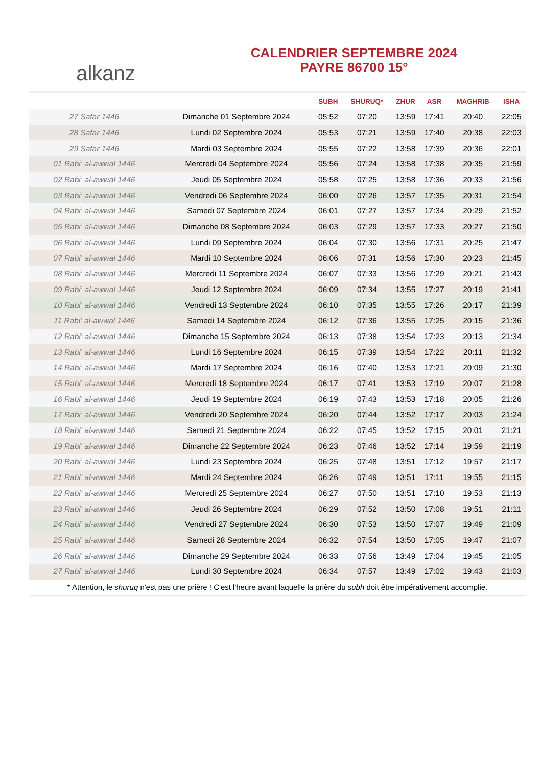alkanz
CALENDRIER SEPTEMBRE 2024
PAYRE 86700 15°
| | | SUBH | SHURUQ* | ZHUR | ASR | MAGHRIB | ISHA |
| --- | --- | --- | --- | --- | --- | --- | --- |
| 27 Safar 1446 | Dimanche 01 Septembre 2024 | 05:52 | 07:20 | 13:59 | 17:41 | 20:40 | 22:05 |
| 28 Safar 1446 | Lundi 02 Septembre 2024 | 05:53 | 07:21 | 13:59 | 17:40 | 20:38 | 22:03 |
| 29 Safar 1446 | Mardi 03 Septembre 2024 | 05:55 | 07:22 | 13:58 | 17:39 | 20:36 | 22:01 |
| 01 Rabi‘ al-awwal 1446 | Mercredi 04 Septembre 2024 | 05:56 | 07:24 | 13:58 | 17:38 | 20:35 | 21:59 |
| 02 Rabi‘ al-awwal 1446 | Jeudi 05 Septembre 2024 | 05:58 | 07:25 | 13:58 | 17:36 | 20:33 | 21:56 |
| 03 Rabi‘ al-awwal 1446 | Vendredi 06 Septembre 2024 | 06:00 | 07:26 | 13:57 | 17:35 | 20:31 | 21:54 |
| 04 Rabi‘ al-awwal 1446 | Samedi 07 Septembre 2024 | 06:01 | 07:27 | 13:57 | 17:34 | 20:29 | 21:52 |
| 05 Rabi‘ al-awwal 1446 | Dimanche 08 Septembre 2024 | 06:03 | 07:29 | 13:57 | 17:33 | 20:27 | 21:50 |
| 06 Rabi‘ al-awwal 1446 | Lundi 09 Septembre 2024 | 06:04 | 07:30 | 13:56 | 17:31 | 20:25 | 21:47 |
| 07 Rabi‘ al-awwal 1446 | Mardi 10 Septembre 2024 | 06:06 | 07:31 | 13:56 | 17:30 | 20:23 | 21:45 |
| 08 Rabi‘ al-awwal 1446 | Mercredi 11 Septembre 2024 | 06:07 | 07:33 | 13:56 | 17:29 | 20:21 | 21:43 |
| 09 Rabi‘ al-awwal 1446 | Jeudi 12 Septembre 2024 | 06:09 | 07:34 | 13:55 | 17:27 | 20:19 | 21:41 |
| 10 Rabi‘ al-awwal 1446 | Vendredi 13 Septembre 2024 | 06:10 | 07:35 | 13:55 | 17:26 | 20:17 | 21:39 |
| 11 Rabi‘ al-awwal 1446 | Samedi 14 Septembre 2024 | 06:12 | 07:36 | 13:55 | 17:25 | 20:15 | 21:36 |
| 12 Rabi‘ al-awwal 1446 | Dimanche 15 Septembre 2024 | 06:13 | 07:38 | 13:54 | 17:23 | 20:13 | 21:34 |
| 13 Rabi‘ al-awwal 1446 | Lundi 16 Septembre 2024 | 06:15 | 07:39 | 13:54 | 17:22 | 20:11 | 21:32 |
| 14 Rabi‘ al-awwal 1446 | Mardi 17 Septembre 2024 | 06:16 | 07:40 | 13:53 | 17:21 | 20:09 | 21:30 |
| 15 Rabi‘ al-awwal 1446 | Mercredi 18 Septembre 2024 | 06:17 | 07:41 | 13:53 | 17:19 | 20:07 | 21:28 |
| 16 Rabi‘ al-awwal 1446 | Jeudi 19 Septembre 2024 | 06:19 | 07:43 | 13:53 | 17:18 | 20:05 | 21:26 |
| 17 Rabi‘ al-awwal 1446 | Vendredi 20 Septembre 2024 | 06:20 | 07:44 | 13:52 | 17:17 | 20:03 | 21:24 |
| 18 Rabi‘ al-awwal 1446 | Samedi 21 Septembre 2024 | 06:22 | 07:45 | 13:52 | 17:15 | 20:01 | 21:21 |
| 19 Rabi‘ al-awwal 1446 | Dimanche 22 Septembre 2024 | 06:23 | 07:46 | 13:52 | 17:14 | 19:59 | 21:19 |
| 20 Rabi‘ al-awwal 1446 | Lundi 23 Septembre 2024 | 06:25 | 07:48 | 13:51 | 17:12 | 19:57 | 21:17 |
| 21 Rabi‘ al-awwal 1446 | Mardi 24 Septembre 2024 | 06:26 | 07:49 | 13:51 | 17:11 | 19:55 | 21:15 |
| 22 Rabi‘ al-awwal 1446 | Mercredi 25 Septembre 2024 | 06:27 | 07:50 | 13:51 | 17:10 | 19:53 | 21:13 |
| 23 Rabi‘ al-awwal 1446 | Jeudi 26 Septembre 2024 | 06:29 | 07:52 | 13:50 | 17:08 | 19:51 | 21:11 |
| 24 Rabi‘ al-awwal 1446 | Vendredi 27 Septembre 2024 | 06:30 | 07:53 | 13:50 | 17:07 | 19:49 | 21:09 |
| 25 Rabi‘ al-awwal 1446 | Samedi 28 Septembre 2024 | 06:32 | 07:54 | 13:50 | 17:05 | 19:47 | 21:07 |
| 26 Rabi‘ al-awwal 1446 | Dimanche 29 Septembre 2024 | 06:33 | 07:56 | 13:49 | 17:04 | 19:45 | 21:05 |
| 27 Rabi‘ al-awwal 1446 | Lundi 30 Septembre 2024 | 06:34 | 07:57 | 13:49 | 17:02 | 19:43 | 21:03 |
* Attention, le shuruq n'est pas une prière ! C'est l'heure avant laquelle la prière du subh doit être impérativement accomplie.